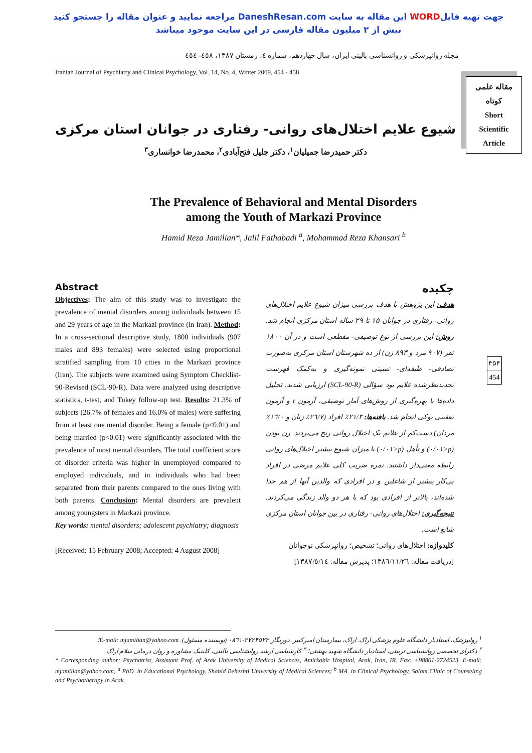جهت تهیه فایلWORD این مقاله به سایت DaneshResan.com مراجعه نمایید و عنوان مقاله را جستجو کنید
بیش از ۲ میلیون مقاله فارسی در این سایت موجود میباشد
مجله روانپزشکی و روانشناسی بالینی ایران، سال چهاردهم، شماره ٤، زمستان ١٣٨٧، ٤٥٨- ٤٥٤
Iranian Journal of Psychiatry and Clinical Psychology, Vol. 14, No. 4, Winter 2009, 454 - 458
مقاله علمی
کوتاه
Short
Scientific
Article
شیوع علایم اختلال‌های روانی- رفتاری در جوانان استان مرکزی
دکتر حمیدرضا جمیلیان<sup>١</sup>، دکتر جلیل فتح‌آبادی<sup>٢</sup>، محمدرضا خوانساری<sup>٣</sup>
The Prevalence of Behavioral and Mental Disorders
among the Youth of Markazi Province
Hamid Reza Jamilian*, Jalil Fathabadi <sup>a</sup>, Mohammad Reza Khansari <sup>b</sup>
Abstract
Objectives: The aim of this study was to investigate the prevalence of mental disorders among individuals between 15 and 29 years of age in the Markazi province (in Iran). Method: In a cross-sectional descriptive study, 1800 individuals (907 males and 893 females) were selected using proportional stratified sampling from 10 cities in the Markazi province (Iran). The subjects were examined using Symptom Checklist-90-Revised (SCL-90-R). Data were analyzed using descriptive statistics, t-test, and Tukey follow-up test. Results: 21.3% of subjects (26.7% of females and 16.0% of males) were suffering from at least one mental disorder. Being a female (p<0.01) and being married (p<0.01) were significantly associated with the prevalence of most mental disorders. The total coefficient score of disorder criteria was higher in unemployed compared to employed individuals, and in individuals who had been separated from their parents compared to the ones living with both parents. Conclusion: Mental disorders are prevalent among youngsters in Markazi province.
Key words: mental disorders; adolescent psychiatry; diagnosis
[Received: 15 February 2008; Accepted: 4 August 2008]
چکیده
هدف: این پژوهش با هدف بررسی میزان شیوع علایم اختلال‌های روانی- رفتاری در جوانان ١۵ تا ٢٩ ساله استان مرکزی انجام شد. روش: این بررسی از نوع توصیفی- مقطعی است و در آن ١٨٠٠ نفر (٩٠٧ مرد و ٨٩٣ زن) از ده شهرستان استان مرکزی به‌صورت تصادفی- طبقه‌ای- نسبتی نمونه‌گیری و به‌کمک فهرست تجدیدنظرشده علایم نود سؤالی (SCL-90-R) ارزیابی شدند. تحلیل داده‌ها با بهره‌گیری از روش‌های آمار توصیفی، آزمون t و آزمون تعقیبی توکی انجام شد. یافته‌ها: ٢١/٣٪ افراد (٢٦/٧٪ زنان و ١٦/٠٪ مردان) دست‌کم از علایم یک اختلال روانی رنج می‌بردند. زن بودن (p<٠/٠١) و تأهل (p<٠/٠١) با میزان شیوع بیشتر اختلال‌های روانی رابطه معنی‌دار داشتند. نمره ضریب کلی علایم مرضی در افراد بی‌کار بیشتر از شاغلین و در افرادی که والدین آنها از هم جدا شده‌اند، بالاتر از افرادی بود که با هر دو والد زندگی می‌کردند. نتیجه‌گیری: اختلال‌های روانی- رفتاری در بین جوانان استان مرکزی شایع است.
کلیدواژه: اختلال‌های روانی؛ تشخیص؛ روانپزشکی نوجوانان
[دریافت مقاله: ١٣٨٦/١١/٢٦؛ پذیرش مقاله: ١٣٨٧/٥/١٤]
۴۵۴
454
<sup>١</sup> روانپزشک، استادیار دانشگاه علوم پزشکی اراک. اراک، بیمارستان امیرکبیر. دورنگار ٢٧٢۴۵٢٣-٠٨٦١ (نویسنده مسئول). E-mail: mjamilian@yahoo.com؛
<sup>٢</sup> دکترای تخصصی روانشناسی تربیتی، استادیار دانشگاه شهید بهشتی؛ <sup>٣</sup> کارشناسی ارشد روانشناسی بالینی، کلینیک مشاوره و روان درمانی سلام اراک.
* Corresponding author: Psychatrist, Assistant Prof. of Arak University of Medical Sciences, Amirkabir Hospital, Arak, Iran, IR. Fax: +98861-2724523. E-mail: mjamilian@yahoo.com; <sup>a</sup> PhD. in Educational Psychology, Shahid Beheshti University of Medical Sciences; <sup>b</sup> MA. in Clinical Psychology, Salam Clinic of Counseling and Psychotherapy in Arak.